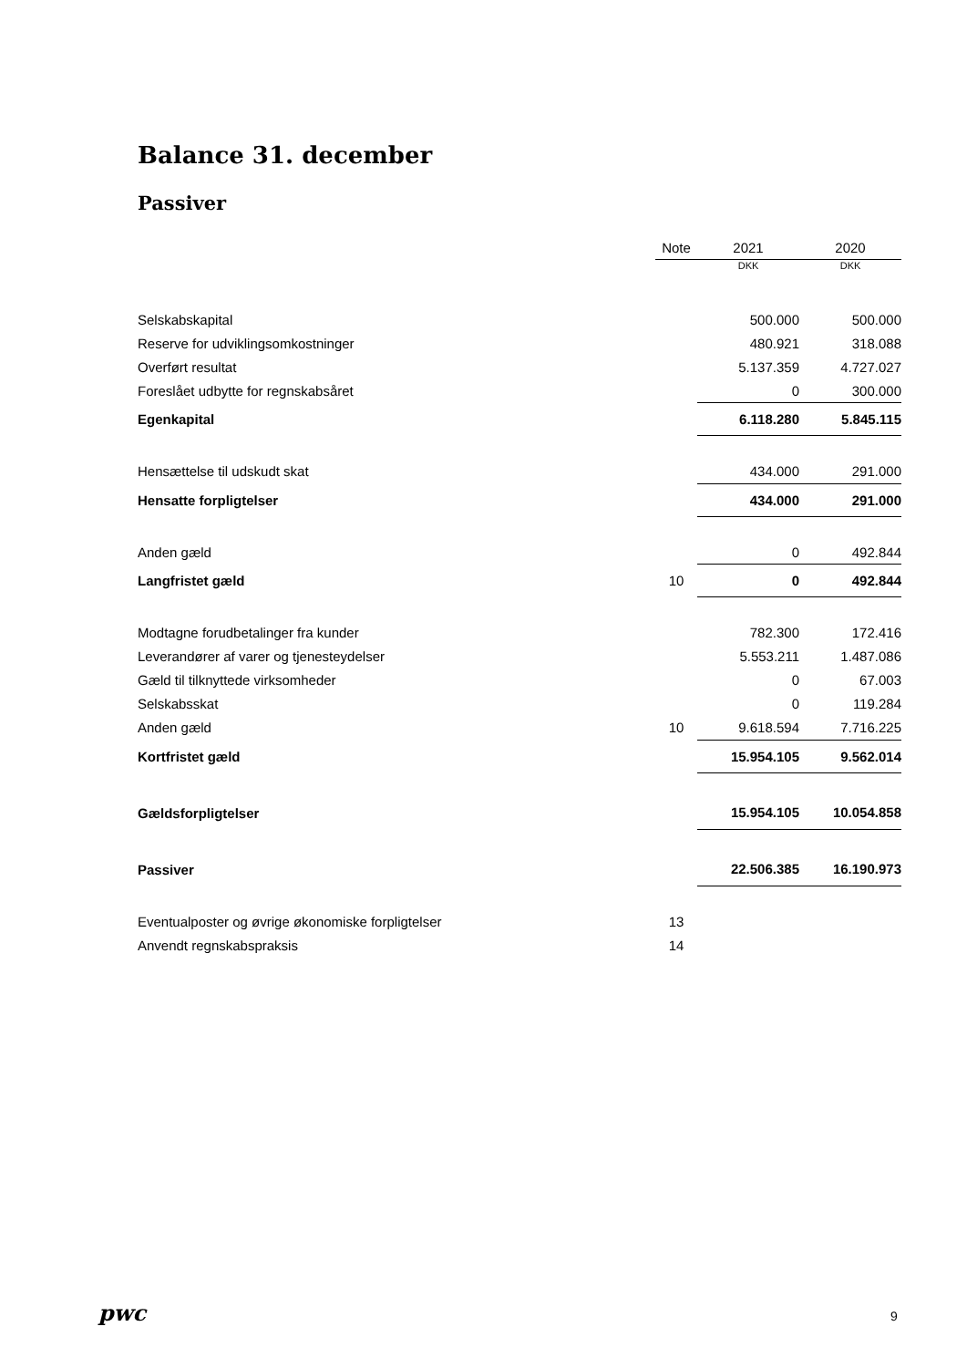Balance 31. december
Passiver
| | Note | | 2021 | | 2020 |
| --- | --- | --- | --- | --- | --- |
| | | | DKK | | DKK |
| Selskabskapital | | | 500.000 | | 500.000 |
| Reserve for udviklingsomkostninger | | | 480.921 | | 318.088 |
| Overført resultat | | | 5.137.359 | | 4.727.027 |
| Foreslået udbytte for regnskabsåret | | | 0 | | 300.000 |
| Egenkapital | | | 6.118.280 | | 5.845.115 |
| Hensættelse til udskudt skat | | | 434.000 | | 291.000 |
| Hensatte forpligtelser | | | 434.000 | | 291.000 |
| Anden gæld | | | 0 | | 492.844 |
| Langfristet gæld | 10 | | 0 | | 492.844 |
| Modtagne forudbetalinger fra kunder | | | 782.300 | | 172.416 |
| Leverandører af varer og tjenesteydelser | | | 5.553.211 | | 1.487.086 |
| Gæld til tilknyttede virksomheder | | | 0 | | 67.003 |
| Selskabsskat | | | 0 | | 119.284 |
| Anden gæld | 10 | | 9.618.594 | | 7.716.225 |
| Kortfristet gæld | | | 15.954.105 | | 9.562.014 |
| Gældsforpligtelser | | | 15.954.105 | | 10.054.858 |
| Passiver | | | 22.506.385 | | 16.190.973 |
| Eventualposter og øvrige økonomiske forpligtelser | 13 | | | | |
| Anvendt regnskabspraksis | 14 | | | | |
pwc 9